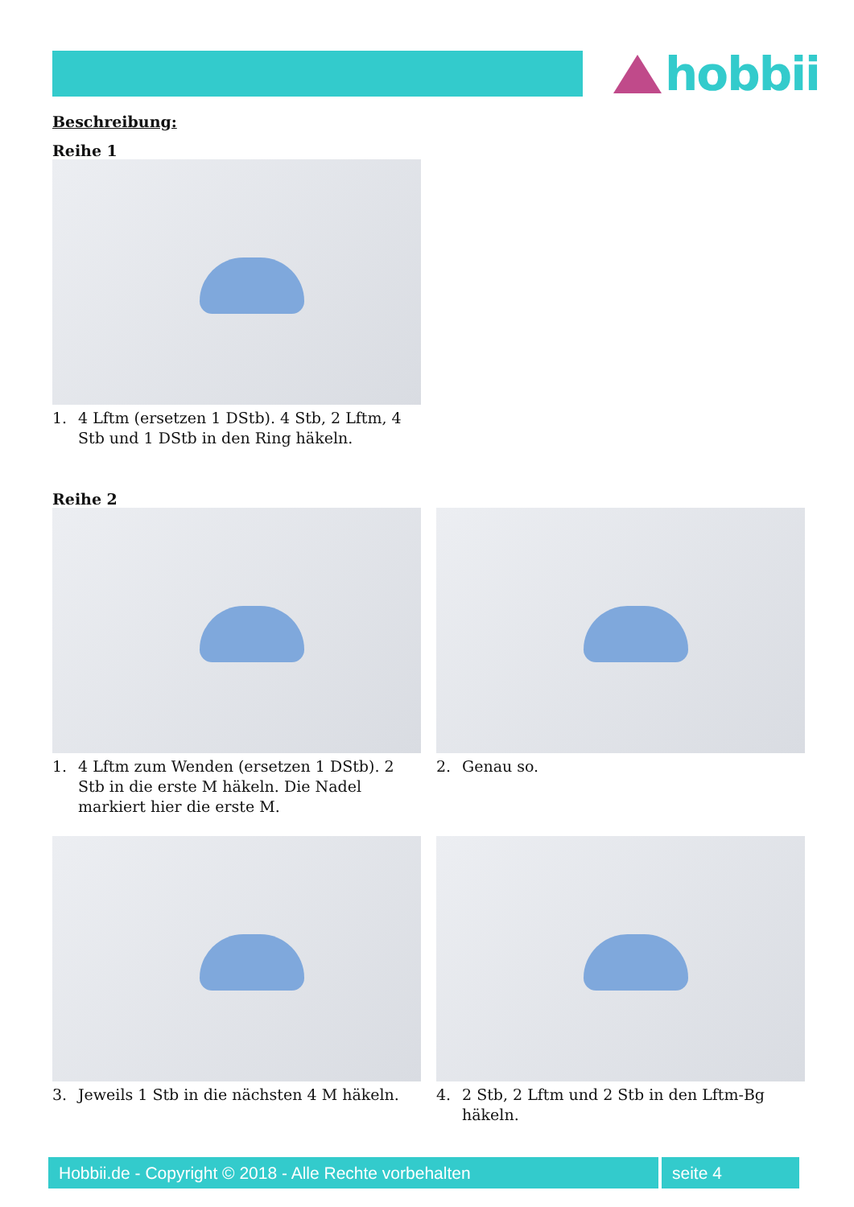hobbii
Beschreibung:
Reihe 1
1. 4 Lftm (ersetzen 1 DStb). 4 Stb, 2 Lftm, 4 Stb und 1 DStb in den Ring häkeln.
Reihe 2
1. 4 Lftm zum Wenden (ersetzen 1 DStb). 2 Stb in die erste M häkeln. Die Nadel markiert hier die erste M.
2. Genau so.
3. Jeweils 1 Stb in die nächsten 4 M häkeln. 4. 2 Stb, 2 Lftm und 2 Stb in den Lftm-Bg häkeln.
Hobbii.de - Copyright © 2018 - Alle Rechte vorbehalten seite 4